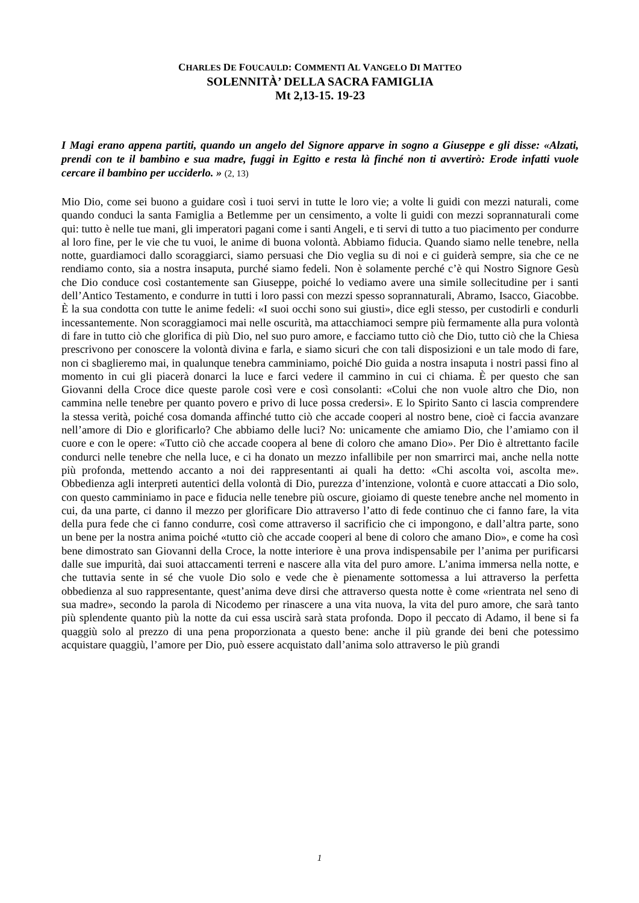CHARLES DE FOUCAULD: COMMENTI AL VANGELO DI MATTEO
SOLENNITÀ’ DELLA SACRA FAMIGLIA
Mt 2,13-15. 19-23
I Magi erano appena partiti, quando un angelo del Signore apparve in sogno a Giuseppe e gli disse: «Alzati, prendi con te il bambino e sua madre, fuggi in Egitto e resta là finché non ti avvertirò: Erode infatti vuole cercare il bambino per ucciderlo. » (2, 13)
Mio Dio, come sei buono a guidare così i tuoi servi in tutte le loro vie; a volte li guidi con mezzi naturali, come quando conduci la santa Famiglia a Betlemme per un censimento, a volte li guidi con mezzi soprannaturali come qui: tutto è nelle tue mani, gli imperatori pagani come i santi Angeli, e ti servi di tutto a tuo piacimento per condurre al loro fine, per le vie che tu vuoi, le anime di buona volontà. Abbiamo fiducia. Quando siamo nelle tenebre, nella notte, guardiamoci dallo scoraggiarci, siamo persuasi che Dio veglia su di noi e ci guiderà sempre, sia che ce ne rendiamo conto, sia a nostra insaputa, purché siamo fedeli. Non è solamente perché c’è qui Nostro Signore Gesù che Dio conduce così costantemente san Giuseppe, poiché lo vediamo avere una simile sollecitudine per i santi dell’Antico Testamento, e condurre in tutti i loro passi con mezzi spesso soprannaturali, Abramo, Isacco, Giacobbe. È la sua condotta con tutte le anime fedeli: «I suoi occhi sono sui giusti», dice egli stesso, per custodirli e condurli incessantemente. Non scoraggiamoci mai nelle oscurità, ma attacchiamoci sempre più fermamente alla pura volontà di fare in tutto ciò che glorifica di più Dio, nel suo puro amore, e facciamo tutto ciò che Dio, tutto ciò che la Chiesa prescrivono per conoscere la volontà divina e farla, e siamo sicuri che con tali disposizioni e un tale modo di fare, non ci sbaglieremo mai, in qualunque tenebra camminiamo, poiché Dio guida a nostra insaputa i nostri passi fino al momento in cui gli piacerà donarci la luce e farci vedere il cammino in cui ci chiama. È per questo che san Giovanni della Croce dice queste parole così vere e così consolanti: «Colui che non vuole altro che Dio, non cammina nelle tenebre per quanto povero e privo di luce possa credersi». E lo Spirito Santo ci lascia comprendere la stessa verità, poiché cosa domanda affinché tutto ciò che accade cooperi al nostro bene, cioè ci faccia avanzare nell’amore di Dio e glorificarlo? Che abbiamo delle luci? No: unicamente che amiamo Dio, che l’amiamo con il cuore e con le opere: «Tutto ciò che accade coopera al bene di coloro che amano Dio». Per Dio è altrettanto facile condurci nelle tenebre che nella luce, e ci ha donato un mezzo infallibile per non smarrirci mai, anche nella notte più profonda, mettendo accanto a noi dei rappresentanti ai quali ha detto: «Chi ascolta voi, ascolta me». Obbedienza agli interpreti autentici della volontà di Dio, purezza d’intenzione, volontà e cuore attaccati a Dio solo, con questo camminiamo in pace e fiducia nelle tenebre più oscure, gioiamo di queste tenebre anche nel momento in cui, da una parte, ci danno il mezzo per glorificare Dio attraverso l’atto di fede continuo che ci fanno fare, la vita della pura fede che ci fanno condurre, così come attraverso il sacrificio che ci impongono, e dall’altra parte, sono un bene per la nostra anima poiché «tutto ciò che accade cooperi al bene di coloro che amano Dio», e come ha così bene dimostrato san Giovanni della Croce, la notte interiore è una prova indispensabile per l’anima per purificarsi dalle sue impurità, dai suoi attaccamenti terreni e nascere alla vita del puro amore. L’anima immersa nella notte, e che tuttavia sente in sé che vuole Dio solo e vede che è pienamente sottomessa a lui attraverso la perfetta obbedienza al suo rappresentante, quest’anima deve dirsi che attraverso questa notte è come «rientrata nel seno di sua madre», secondo la parola di Nicodemo per rinascere a una vita nuova, la vita del puro amore, che sarà tanto più splendente quanto più la notte da cui essa uscirà sarà stata profonda. Dopo il peccato di Adamo, il bene si fa quaggiù solo al prezzo di una pena proporzionata a questo bene: anche il più grande dei beni che potessimo acquistare quaggiù, l’amore per Dio, può essere acquistato dall’anima solo attraverso le più grandi
1